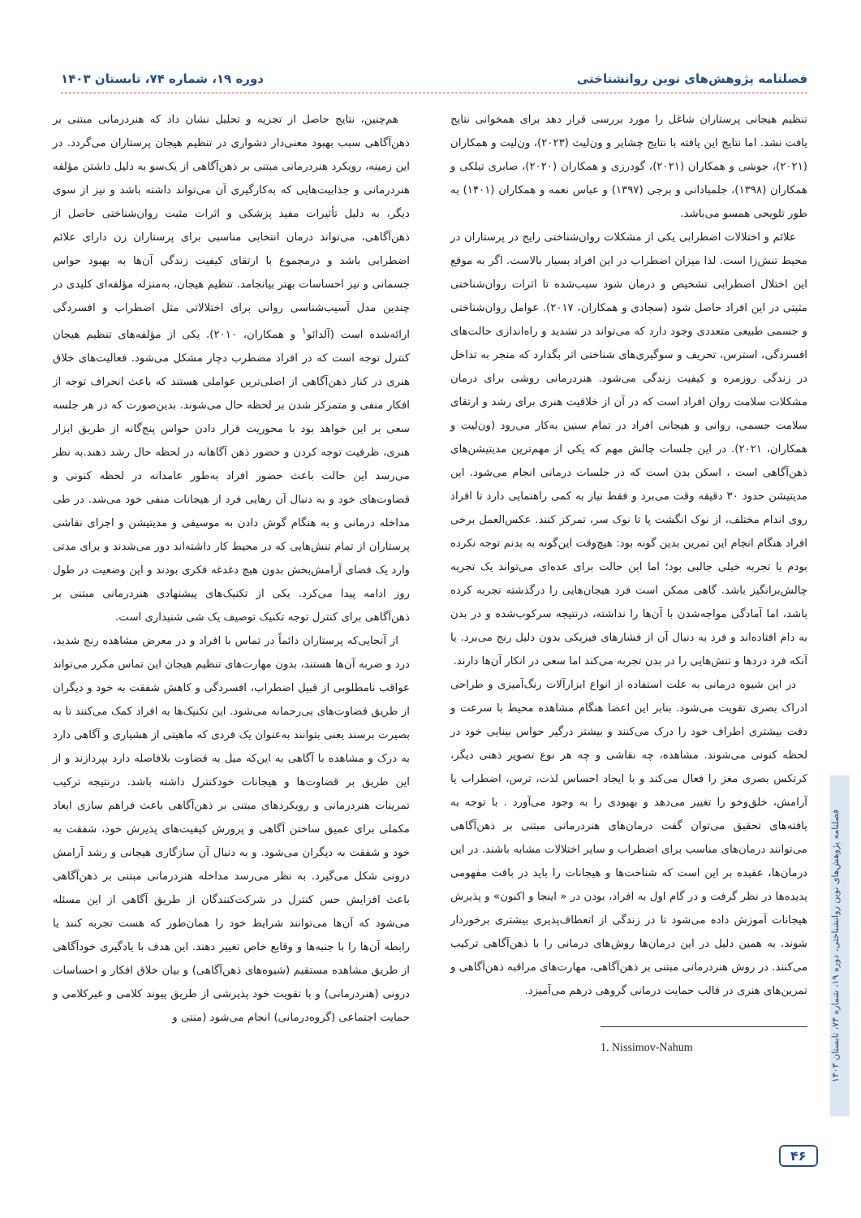فصلنامه پژوهش‌های نوین روانشناختی دوره ۱۹، شماره ۷۴، تابستان ۱۴۰۳
تنظیم هیجانی پرستاران شاغل را مورد بررسی قرار دهد برای همخوانی نتایج یافت نشد. اما نتایج این یافته با نتایج چشایر و ون‌لیث (۲۰۲۳)، ون‌لیت و همکاران (۲۰۲۱)، جوشی و همکاران (۲۰۲۱)، گودرزی و همکاران (۲۰۲۰)، صابری تیلکی و همکاران (۱۳۹۸)، جلمبادانی و برجی (۱۳۹۷) و عباس نعمه و همکاران (۱۴۰۱) به طور تلویحی همسو می‌باشد.
علائم و اختلالات اضطرابی یکی از مشکلات روان‌شناختی رایج در پرستاران در محیط تنش‌زا است. لذا میزان اضطراب در این افراد بسیار بالاست. اگر به موقع این اختلال اضطرابی تشخیص و درمان شود سبب‌شده تا اثرات روان‌شناختی مثبتی در این افراد حاصل شود (سجادی و همکاران، ۲۰۱۷). عوامل روان‌شناختی و جسمی طبیعی متعددی وجود دارد که می‌تواند در تشدید و راه‌اندازی حالت‌های افسردگی، استرس، تحریف و سوگیری‌های شناختی اثر بگذارد که منجر به تداخل در زندگی روزمره و کیفیت زندگی می‌شود. هنردرمانی روشی برای درمان مشکلات سلامت روان افراد است که در آن از خلاقیت هنری برای رشد و ارتقای سلامت جسمی، روانی و هیجانی افراد در تمام سنین به‌کار می‌رود (ون‌لیت و همکاران، ۲۰۲۱). در این جلسات چالش مهم که یکی از مهم‌ترین مدیتیشن‌های ذهن‌آگاهی است ، اسکن بدن است که در جلسات درمانی انجام می‌شود. این مدیتیشن حدود ۳۰ دقیقه وقت می‌برد و فقط نیاز به کمی راهنمایی دارد تا افراد روی اندام مختلف، از نوک انگشت پا تا نوک سر، تمرکز کنند. عکس‌العمل برخی افراد هنگام انجام این تمرین بدین گونه بود: هیچ‌وقت این‌گونه به بدنم توجه نکرده بودم یا تجربه خیلی جالبی بود؛ اما این حالت برای عده‌ای می‌تواند یک تجربه چالش‌برانگیز باشد. گاهی ممکن است فرد هیجان‌هایی را درگذشته تجربه کرده باشد، اما آمادگی مواجه‌شدن با آن‌ها را نداشته، درنتیجه سرکوب‌شده و در بدن به دام افتاده‌اند و فرد به دنبال آن از فشارهای فیزیکی بدون دلیل رنج می‌برد. یا آنکه فرد دردها و تنش‌هایی را در بدن تجربه می‌کند اما سعی در انکار آن‌ها دارند.
در این شیوه درمانی به علت استفاده از انواع ابزارآلات رنگ‌آمیزی و طراحی ادراک بصری تقویت می‌شود. بنابر این اعضا هنگام مشاهده محیط با سرعت و دقت بیشتری اطراف خود را درک می‌کنند و بیشتر درگیر حواس بینایی خود در لحظه کنونی می‌شوند. مشاهده، چه نقاشی و چه هر نوع تصویر ذهنی دیگر، کرتکس بصری مغز را فعال می‌کند و با ایجاد احساس لذت، ترس، اضطراب یا آرامش، خلق‌وخو را تغییر می‌دهد و بهبودی را به وجود می‌آورد . با توجه به یافته‌های تحقیق می‌توان گفت درمان‌های هنردرمانی مبتنی بر ذهن‌آگاهی می‌توانند درمان‌های مناسب برای اضطراب و سایر اختلالات مشابه باشند. در این درمان‌ها، عقیده بر این است که شناخت‌ها و هیجانات را باید در بافت مفهومی پدیده‌ها در نظر گرفت و در گام اول به افراد، بودن در « اینجا و اکنون» و پذیرش هیجانات آموزش داده می‌شود تا در زندگی از انعطاف‌پذیری بیشتری برخوردار شوند. به همین دلیل در این درمان‌ها روش‌های درمانی را با ذهن‌آگاهی ترکیب می‌کنند. در روش هنردرمانی مبتنی بر ذهن‌آگاهی، مهارت‌های مراقبه ذهن‌آگاهی و تمرین‌های هنری در قالب حمایت درمانی گروهی درهم می‌آمیزد.
1. Nissimov-Nahum
هم‌چنین، نتایج حاصل از تجزیه و تحلیل نشان داد که هنردرمانی مبتنی بر ذهن‌آگاهی سبب بهبود معنی‌دار دشواری در تنظیم هیجان پرستاران می‌گردد. در این زمینه، رویکرد هنردرمانی مبتنی بر ذهن‌آگاهی از یک‌سو به دلیل داشتن مؤلفه هنردرمانی و جذابیت‌هایی که به‌کارگیری آن می‌تواند داشته باشد و نیز از سوی دیگر، به دلیل تأثیرات مفید پزشکی و اثرات مثبت روان‌شناختی حاصل از ذهن‌آگاهی، می‌تواند درمان انتخابی مناسبی برای پرستاران زن دارای علائم اضطرابی باشد و درمجموع با ارتقای کیفیت زندگی آن‌ها به بهبود حواس جسمانی و نیز احساسات بهتر بیانجامد. تنظیم هیجان، به‌منزله مؤلفه‌ای کلیدی در چندین مدل آسیب‌شناسی روانی برای اختلالاتی مثل اضطراب و افسردگی ارائه‌شده است (آلدائو<sup>۱</sup> و همکاران، ۲۰۱۰). یکی از مؤلفه‌های تنظیم هیجان کنترل توجه است که در افراد مضطرب دچار مشکل می‌شود. فعالیت‌های خلاق هنری در کنار ذهن‌آگاهی از اصلی‌ترین عواملی هستند که باعث انحراف توجه از افکار منفی و متمرکز شدن بر لحظه حال می‌شوند. بدین‌صورت که در هر جلسه سعی بر این خواهد بود با محوریت قرار دادن حواس پنج‌گانه از طریق ابزار هنری، ظرفیت توجه کردن و حضور ذهن آگاهانه در لحظه حال رشد دهند.به نظر می‌رسد این حالت باعث حضور افراد به‌طور عامدانه در لحظه کنونی و قضاوت‌های خود و به دنبال آن رهایی فرد از هیجانات منفی خود می‌شد. در طی مداخله درمانی و به هنگام گوش دادن به موسیقی و مدیتیشن و اجرای نقاشی پرستاران از تمام تنش‌هایی که در محیط کار داشته‌اند دور می‌شدند و برای مدتی وارد یک فضای آرامش‌بخش بدون هیچ دغدغه فکری بودند و این وضعیت در طول روز ادامه پیدا می‌کرد. یکی از تکنیک‌های پیشنهادی هنردرمانی مبتنی بر ذهن‌آگاهی برای کنترل توجه تکنیک توصیف یک شی شنیداری است.
از آنجایی‌که پرستاران دائماً در تماس با افراد و در معرض مشاهده رنج شدید، درد و ضربه آن‌ها هستند، بدون مهارت‌های تنظیم هیجان این تماس مکرر می‌تواند عواقب نامطلوبی از قبیل اضطراب، افسردگی و کاهش شفقت به خود و دیگران از طریق قضاوت‌های بی‌رحمانه می‌شود. این تکنیک‌ها به افراد کمک می‌کنند تا به بصیرت برسند یعنی بتوانند به‌عنوان یک فردی که ماهیتی از هشیاری و آگاهی دارد به درک و مشاهده با آگاهی به این‌که میل به قضاوت بلافاصله دارد بپردازند و از این طریق بر قضاوت‌ها و هیجانات خودکنترل داشته باشد. درنتیجه ترکیب تمرینات هنردرمانی و رویکردهای مبتنی بر ذهن‌آگاهی باعث فراهم سازی ابعاد مکملی برای عمیق ساختن آگاهی و پرورش کیفیت‌های پذیرش خود، شفقت به خود و شفقت به دیگران می‌شود. و به دنبال آن سازگاری هیجانی و رشد آرامش درونی شکل می‌گیرد. به نظر می‌رسد مداخله هنردرمانی مبتنی بر ذهن‌آگاهی باعث افزایش حس کنترل در شرکت‌کنندگان از طریق آگاهی از این مسئله می‌شود که آن‌ها می‌توانند شرایط خود را همان‌طور که هست تجربه کنند یا رابطه آن‌ها را با جنبه‌ها و وقایع خاص تغییر دهند. این هدف با یادگیری خودآگاهی از طریق مشاهده مستقیم (شیوه‌های ذهن‌آگاهی) و بیان خلاق افکار و احساسات درونی (هنردرمانی) و با تقویت خود پذیرشی از طریق پیوند کلامی و غیرکلامی و حمایت اجتماعی (گروه‌درمانی) انجام می‌شود (منتی و
فصلنامه پژوهش‌های نوین روانشناختی، دوره ۱۹، شماره ۷۴، تابستان ۱۴۰۳
۴۶